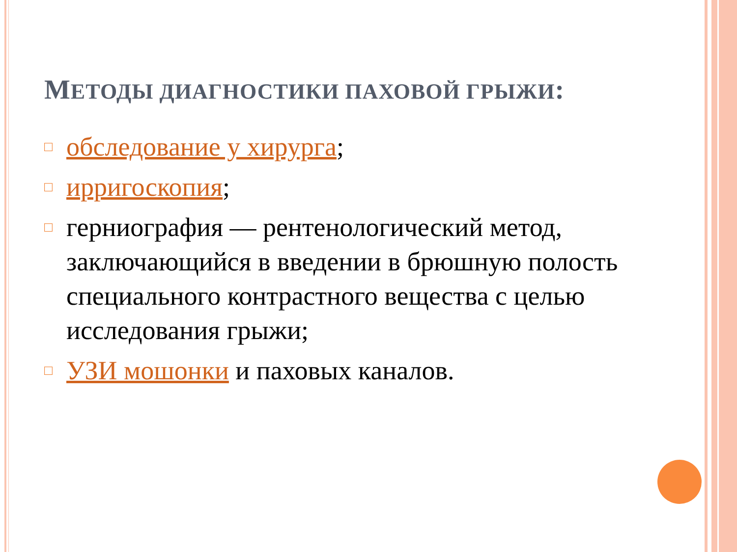МЕТОДЫ ДИАГНОСТИКИ ПАХОВОЙ ГРЫЖИ:
□ обследование у хирурга;
□ ирригоскопия;
□ герниография — рентенологический метод, заключающийся в введении в брюшную полость специального контрастного вещества с целью исследования грыжи;
□ УЗИ мошонки и паховых каналов.